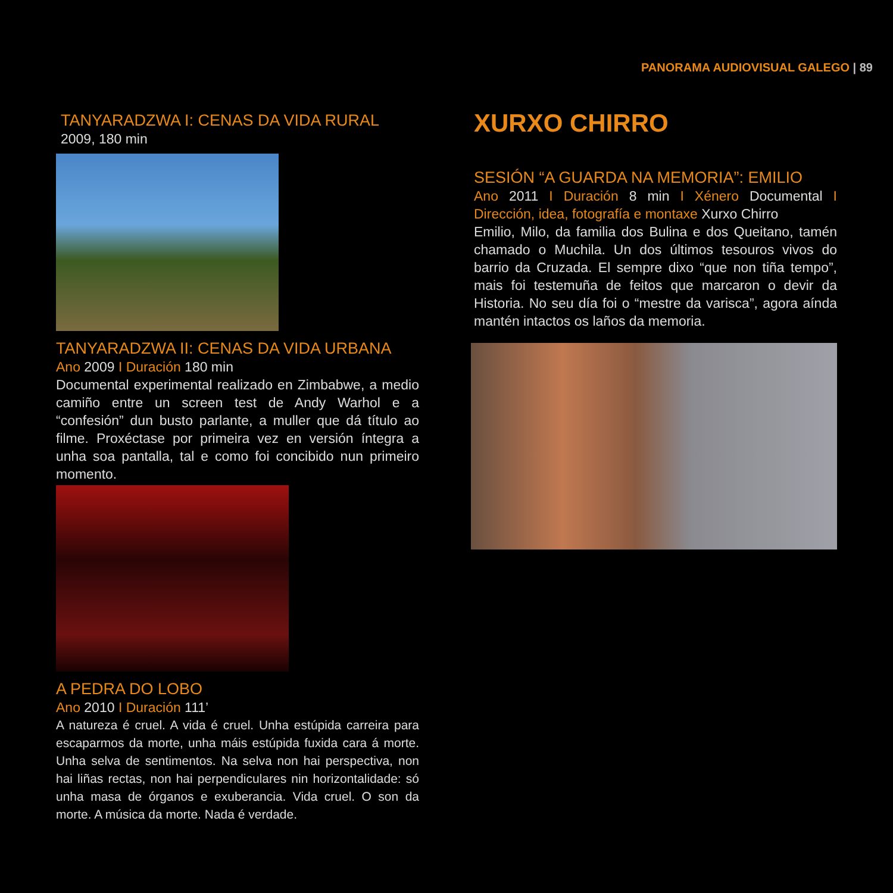PANORAMA AUDIOVISUAL GALEGO | 89
TANYARADZWA I: CENAS DA VIDA RURAL
2009, 180 min
TANYARADZWA II: CENAS DA VIDA URBANA
Ano 2009 I Duración 180 min
Documental experimental realizado en Zimbabwe, a medio camiño entre un screen test de Andy Warhol e a “confesión” dun busto parlante, a muller que dá título ao filme. Proxéctase por primeira vez en versión íntegra a unha soa pantalla, tal e como foi concibido nun primeiro momento.
A PEDRA DO LOBO
Ano 2010 I Duración 111’
A natureza é cruel. A vida é cruel. Unha estúpida carreira para escaparmos da morte, unha máis estúpida fuxida cara á morte. Unha selva de sentimentos. Na selva non hai perspectiva, non hai liñas rectas, non hai perpendiculares nin horizontalidade: só unha masa de órganos e exuberancia. Vida cruel. O son da morte. A música da morte. Nada é verdade.
XURXO CHIRRO
SESIÓN “A GUARDA NA MEMORIA”: EMILIO
Ano 2011 I Duración 8 min I Xénero Documental I Dirección, idea, fotografía e montaxe Xurxo Chirro
Emilio, Milo, da familia dos Bulina e dos Queitano, tamén chamado o Muchila. Un dos últimos tesouros vivos do barrio da Cruzada. El sempre dixo “que non tiña tempo”, mais foi testemuña de feitos que marcaron o devir da Historia. No seu día foi o “mestre da varisca”, agora aínda mantén intactos os laños da memoria.